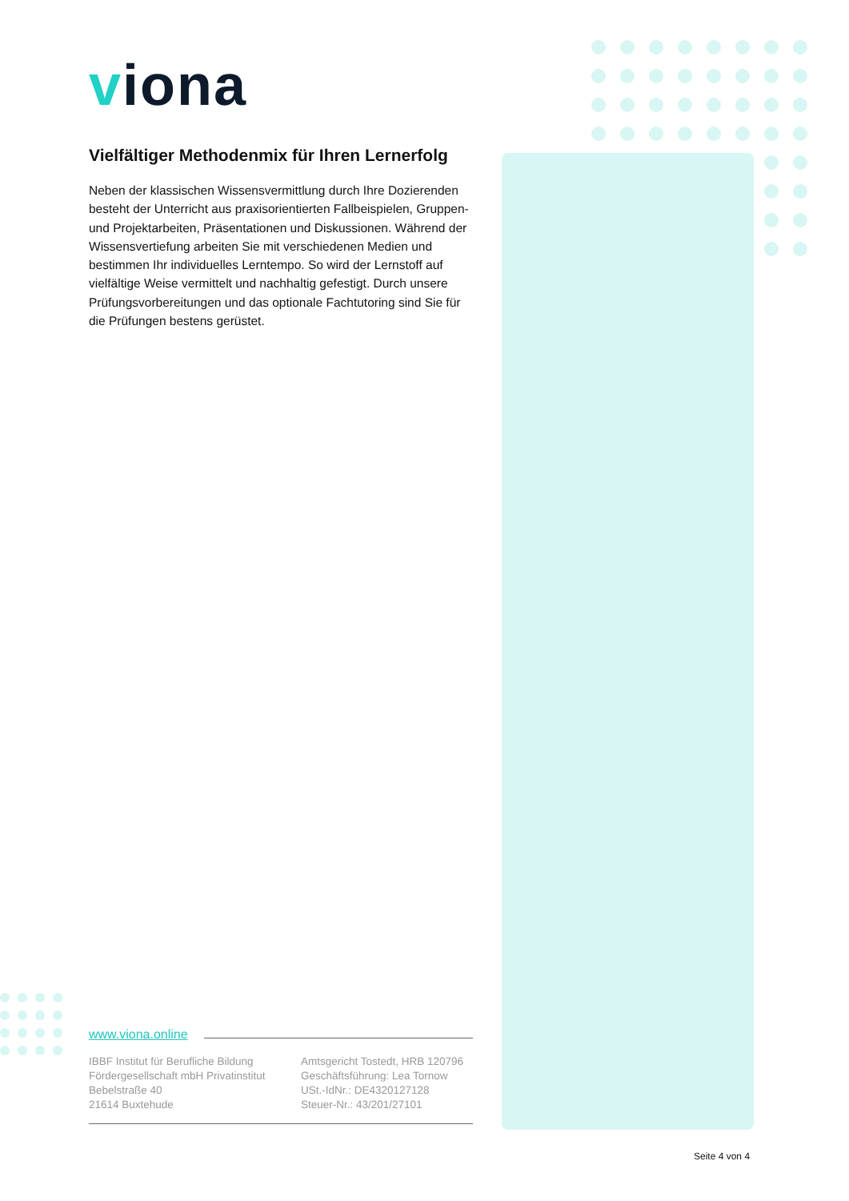viona
Vielfältiger Methodenmix für Ihren Lernerfolg
Neben der klassischen Wissensvermittlung durch Ihre Dozierenden besteht der Unterricht aus praxisorientierten Fallbeispielen, Gruppen- und Projektarbeiten, Präsentationen und Diskussionen. Während der Wissensvertiefung arbeiten Sie mit verschiedenen Medien und bestimmen Ihr individuelles Lerntempo. So wird der Lernstoff auf vielfältige Weise vermittelt und nachhaltig gefestigt. Durch unsere Prüfungsvorbereitungen und das optionale Fachtutoring sind Sie für die Prüfungen bestens gerüstet.
www.viona.online
IBBF Institut für Berufliche Bildung
Fördergesellschaft mbH Privatinstitut
Bebelstraße 40
21614 Buxtehude
Amtsgericht Tostedt, HRB 120796
Geschäftsführung: Lea Tornow
USt.-IdNr.: DE4320127128
Steuer-Nr.: 43/201/27101
Seite 4 von 4